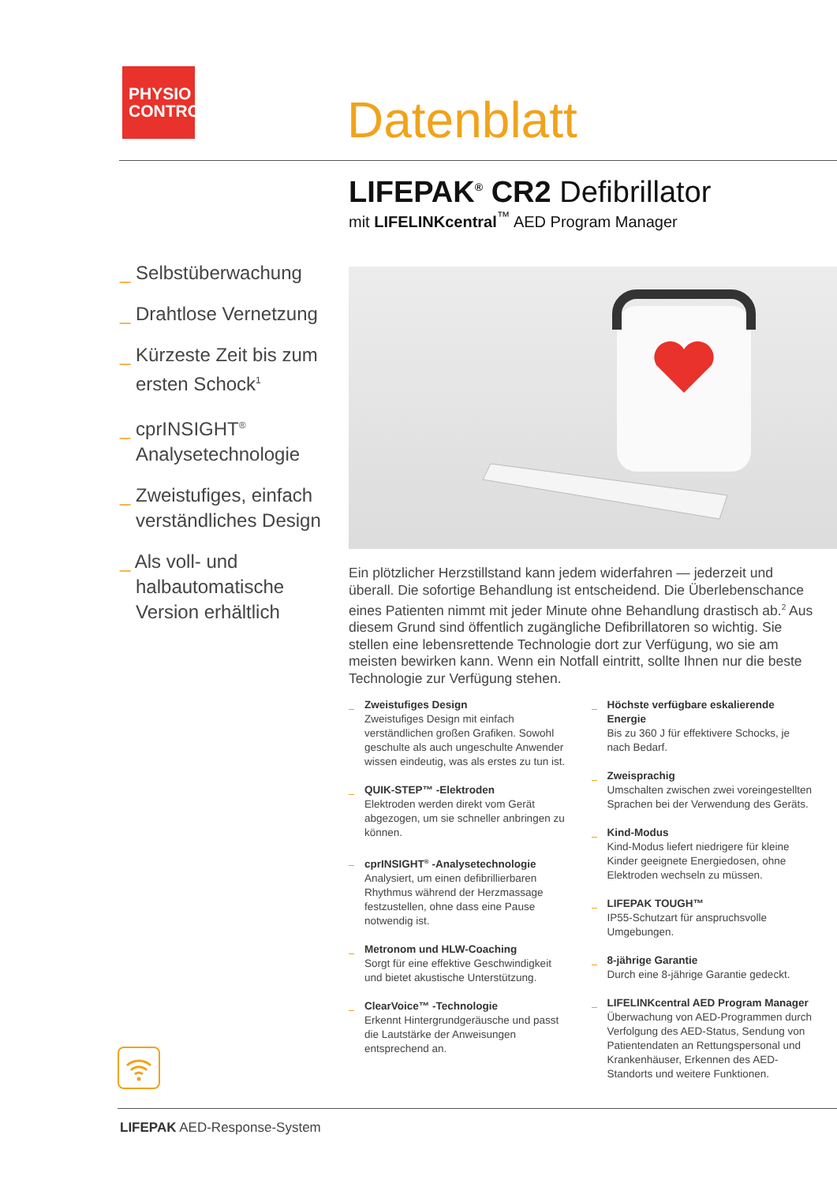PHYSIO
CONTROL
Datenblatt
LIFEPAK<sup>®</sup> CR2 Defibrillator
mit LIFELINKcentral<sup>™</sup> AED Program Manager
_ Selbstüberwachung
_ Drahtlose Vernetzung
_ Kürzeste Zeit bis zum ersten Schock<sup>1</sup>
_ cprINSIGHT<sup>®</sup> Analysetechnologie
_ Zweistufiges, einfach verständliches Design
_ Als voll- und halbautomatische Version erhältlich
Ein plötzlicher Herzstillstand kann jedem widerfahren — jederzeit und überall. Die sofortige Behandlung ist entscheidend. Die Überlebenschance eines Patienten nimmt mit jeder Minute ohne Behandlung drastisch ab.<sup>2</sup> Aus diesem Grund sind öffentlich zugängliche Defibrillatoren so wichtig. Sie stellen eine lebensrettende Technologie dort zur Verfügung, wo sie am meisten bewirken kann. Wenn ein Notfall eintritt, sollte Ihnen nur die beste Technologie zur Verfügung stehen.
Zweistufiges Design
Zweistufiges Design mit einfach verständlichen großen Grafiken. Sowohl geschulte als auch ungeschulte Anwender wissen eindeutig, was als erstes zu tun ist.
QUIK-STEP™ -Elektroden
Elektroden werden direkt vom Gerät abgezogen, um sie schneller anbringen zu können.
cprINSIGHT<sup>®</sup> -Analysetechnologie
Analysiert, um einen defibrillierbaren Rhythmus während der Herzmassage festzustellen, ohne dass eine Pause notwendig ist.
Metronom und HLW-Coaching
Sorgt für eine effektive Geschwindigkeit und bietet akustische Unterstützung.
ClearVoice™ -Technologie
Erkennt Hintergrundgeräusche und passt die Lautstärke der Anweisungen entsprechend an.
Höchste verfügbare eskalierende Energie
Bis zu 360 J für effektivere Schocks, je nach Bedarf.
Zweisprachig
Umschalten zwischen zwei voreingestellten Sprachen bei der Verwendung des Geräts.
Kind-Modus
Kind-Modus liefert niedrigere für kleine Kinder geeignete Energiedosen, ohne Elektroden wechseln zu müssen.
LIFEPAK TOUGH™
IP55-Schutzart für anspruchsvolle Umgebungen.
8-jährige Garantie
Durch eine 8-jährige Garantie gedeckt.
LIFELINKcentral AED Program Manager
Überwachung von AED-Programmen durch Verfolgung des AED-Status, Sendung von Patientendaten an Rettungspersonal und Krankenhäuser, Erkennen des AED-Standorts und weitere Funktionen.
LIFEPAK AED-Response-System